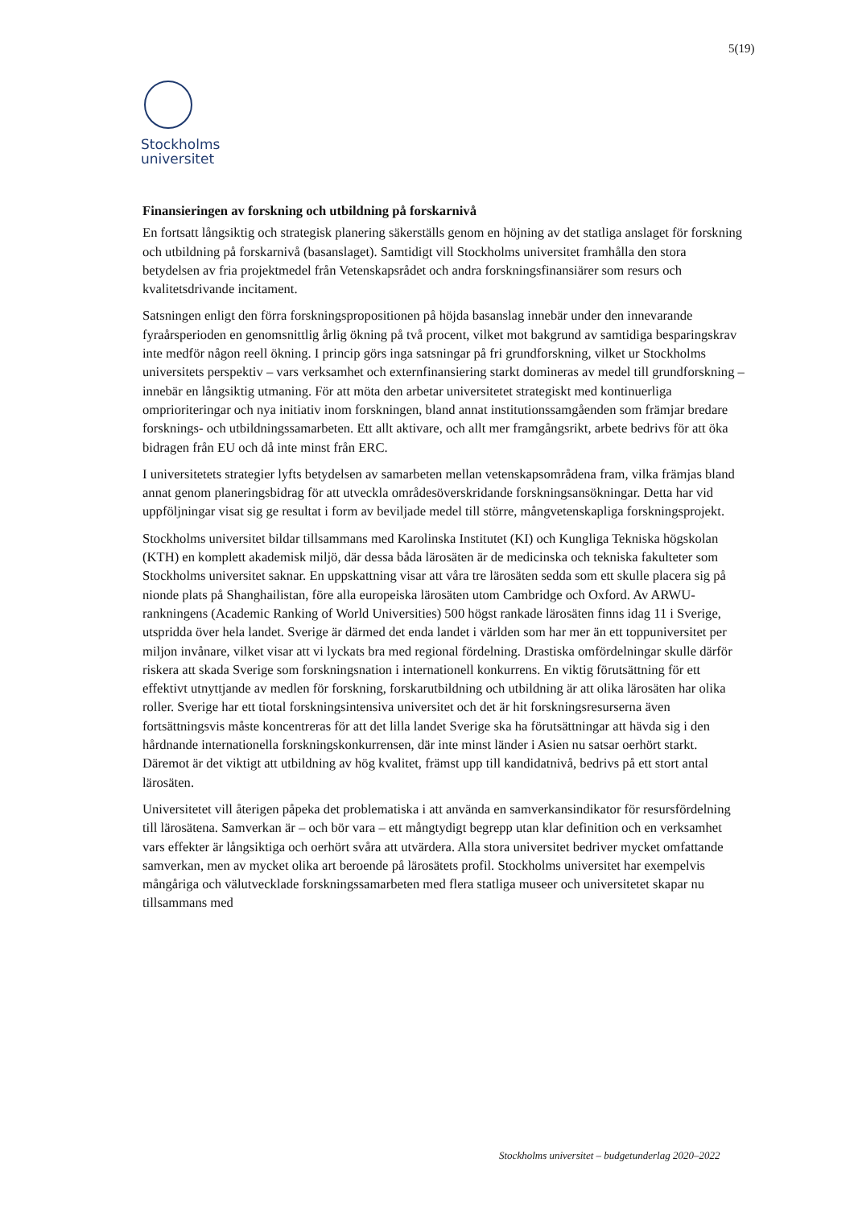5(19)
Stockholms
universitet
Finansieringen av forskning och utbildning på forskarnivå
En fortsatt långsiktig och strategisk planering säkerställs genom en höjning av det statliga anslaget för forskning och utbildning på forskarnivå (basanslaget). Samtidigt vill Stockholms universitet framhålla den stora betydelsen av fria projektmedel från Vetenskapsrådet och andra forskningsfinansiärer som resurs och kvalitetsdrivande incitament.
Satsningen enligt den förra forskningspropositionen på höjda basanslag innebär under den innevarande fyraårsperioden en genomsnittlig årlig ökning på två procent, vilket mot bakgrund av samtidiga besparingskrav inte medför någon reell ökning. I princip görs inga satsningar på fri grundforskning, vilket ur Stockholms universitets perspektiv – vars verksamhet och externfinansiering starkt domineras av medel till grundforskning – innebär en långsiktig utmaning. För att möta den arbetar universitetet strategiskt med kontinuerliga omprioriteringar och nya initiativ inom forskningen, bland annat institutionssamgåenden som främjar bredare forsknings- och utbildningssamarbeten. Ett allt aktivare, och allt mer framgångsrikt, arbete bedrivs för att öka bidragen från EU och då inte minst från ERC.
I universitetets strategier lyfts betydelsen av samarbeten mellan vetenskapsområdena fram, vilka främjas bland annat genom planeringsbidrag för att utveckla områdesöverskridande forskningsansökningar. Detta har vid uppföljningar visat sig ge resultat i form av beviljade medel till större, mångvetenskapliga forskningsprojekt.
Stockholms universitet bildar tillsammans med Karolinska Institutet (KI) och Kungliga Tekniska högskolan (KTH) en komplett akademisk miljö, där dessa båda lärosäten är de medicinska och tekniska fakulteter som Stockholms universitet saknar. En uppskattning visar att våra tre lärosäten sedda som ett skulle placera sig på nionde plats på Shanghailistan, före alla europeiska lärosäten utom Cambridge och Oxford. Av ARWU-rankningens (Academic Ranking of World Universities) 500 högst rankade lärosäten finns idag 11 i Sverige, utspridda över hela landet. Sverige är därmed det enda landet i världen som har mer än ett toppuniversitet per miljon invånare, vilket visar att vi lyckats bra med regional fördelning. Drastiska omfördelningar skulle därför riskera att skada Sverige som forskningsnation i internationell konkurrens. En viktig förutsättning för ett effektivt utnyttjande av medlen för forskning, forskarutbildning och utbildning är att olika lärosäten har olika roller. Sverige har ett tiotal forskningsintensiva universitet och det är hit forskningsresurserna även fortsättningsvis måste koncentreras för att det lilla landet Sverige ska ha förutsättningar att hävda sig i den hårdnande internationella forskningskonkurrensen, där inte minst länder i Asien nu satsar oerhört starkt. Däremot är det viktigt att utbildning av hög kvalitet, främst upp till kandidatnivå, bedrivs på ett stort antal lärosäten.
Universitetet vill återigen påpeka det problematiska i att använda en samverkansindikator för resursfördelning till lärosätena. Samverkan är – och bör vara – ett mångtydigt begrepp utan klar definition och en verksamhet vars effekter är långsiktiga och oerhört svåra att utvärdera. Alla stora universitet bedriver mycket omfattande samverkan, men av mycket olika art beroende på lärosätets profil. Stockholms universitet har exempelvis mångåriga och välutvecklade forskningssamarbeten med flera statliga museer och universitetet skapar nu tillsammans med
Stockholms universitet – budgetunderlag 2020–2022